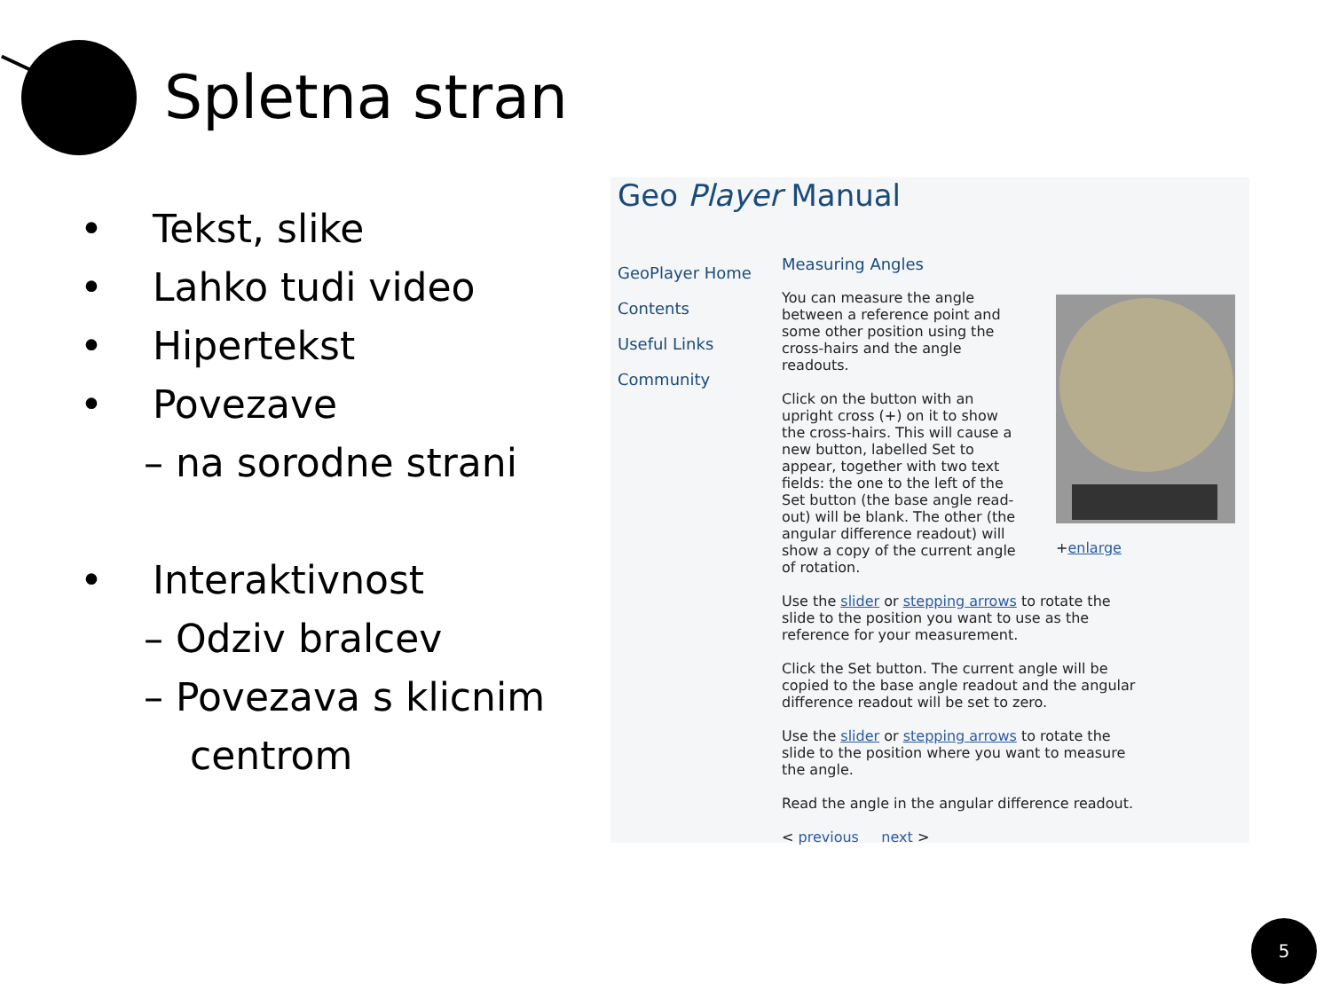Spletna stran
• Tekst, slike
• Lahko tudi video
• Hipertekst
• Povezave
– na sorodne strani
• Interaktivnost
– Odziv bralcev
– Povezava s klicnim
centrom
Geo Player Manual
GeoPlayer Home
Contents
Useful Links
Community
Measuring Angles
You can measure the angle between a reference point and some other position using the cross-hairs and the angle readouts.
Click on the button with an upright cross (+) on it to show the cross-hairs. This will cause a new button, labelled Set to appear, together with two text fields: the one to the left of the Set button (the base angle read-out) will be blank. The other (the angular difference readout) will show a copy of the current angle of rotation.
Use the slider or stepping arrows to rotate the slide to the position you want to use as the reference for your measurement.
Click the Set button. The current angle will be copied to the base angle readout and the angular difference readout will be set to zero.
Use the slider or stepping arrows to rotate the slide to the position where you want to measure the angle.
Read the angle in the angular difference readout.
< previous next >
+enlarge
5